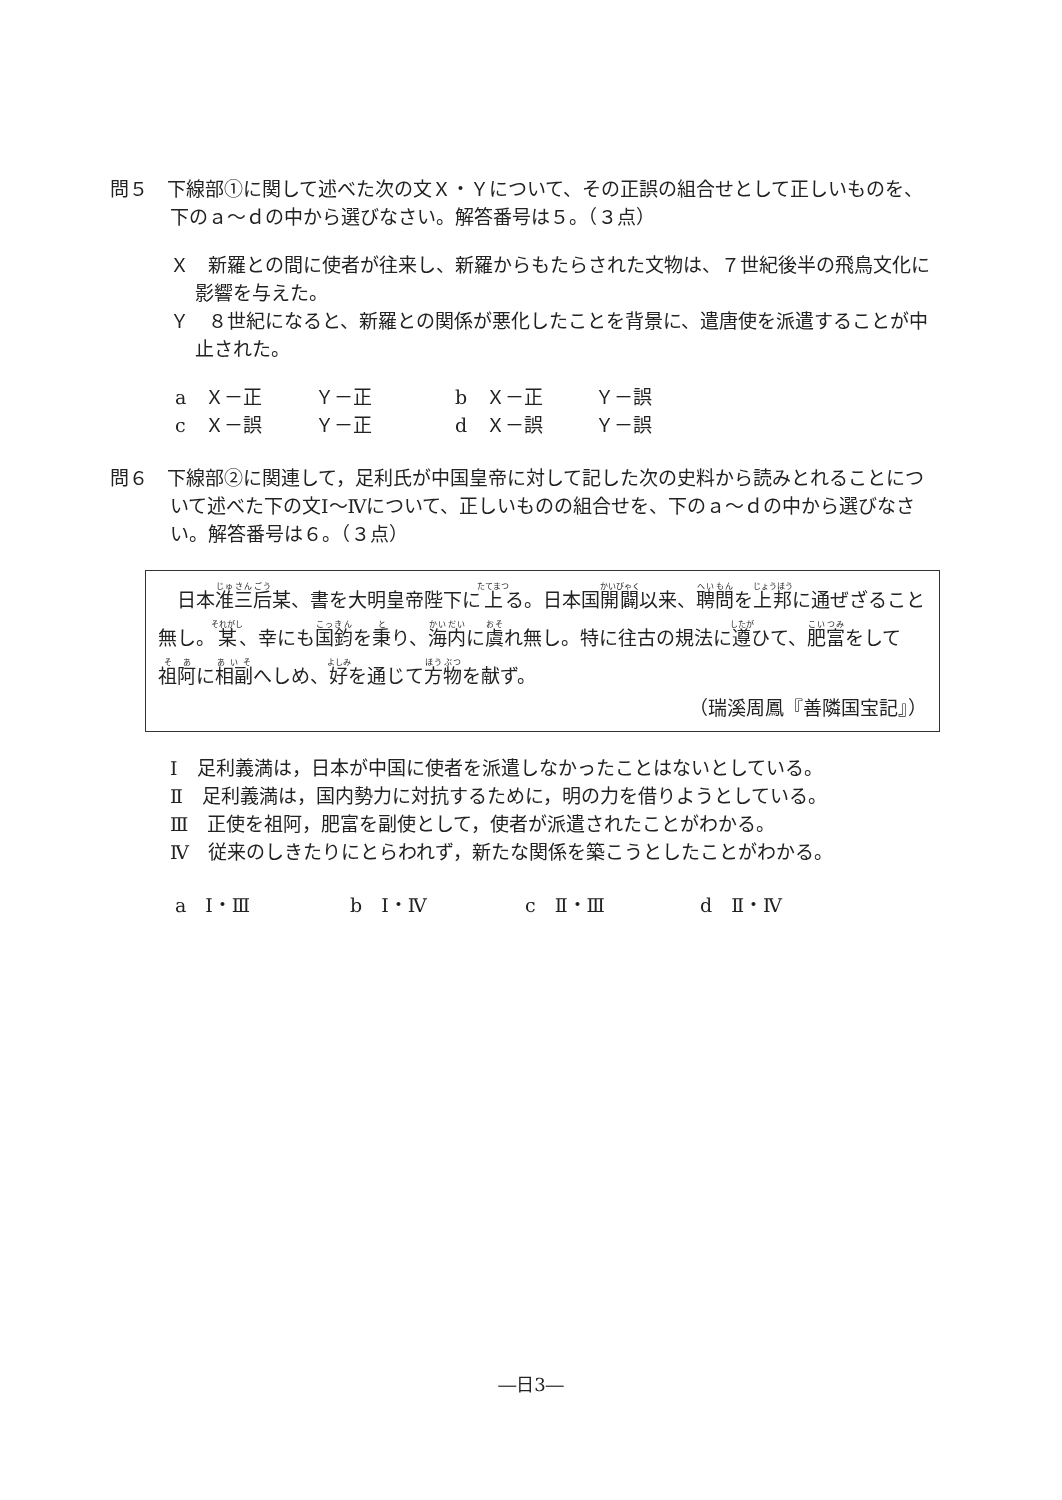問５　下線部①に関して述べた次の文Ｘ・Ｙについて、その正誤の組合せとして正しいものを、下のａ～ｄの中から選びなさい。解答番号は５。（３点）
Ｘ　新羅との間に使者が往来し、新羅からもたらされた文物は、７世紀後半の飛鳥文化に影響を与えた。
Ｙ　８世紀になると、新羅との関係が悪化したことを背景に、遣唐使を派遣することが中止された。
a　Ｘ－正 Ｙ－正 b　Ｘ－正 Ｙ－誤
c　Ｘ－誤 Ｙ－正 d　Ｘ－誤 Ｙ－誤
問６　下線部②に関連して，足利氏が中国皇帝に対して記した次の史料から読みとれることについて述べた下の文Ⅰ～Ⅳについて、正しいものの組合せを、下のａ～ｄの中から選びなさい。解答番号は６。（３点）
　日本准三后某、書を大明皇帝陛下に上る。日本国開闢以来、聘問を上邦に通ぜざること無し。某、幸にも国鈞を秉り、海内に虞れ無し。特に往古の規法に遵ひて、肥富をして祖阿に相副へしめ、好を通じて方物を献ず。
（瑞溪周鳳『善隣国宝記』）
Ⅰ　足利義満は，日本が中国に使者を派遣しなかったことはないとしている。
Ⅱ　足利義満は，国内勢力に対抗するために，明の力を借りようとしている。
Ⅲ　正使を祖阿，肥富を副使として，使者が派遣されたことがわかる。
Ⅳ　従来のしきたりにとらわれず，新たな関係を築こうとしたことがわかる。
a　Ⅰ・Ⅲ b　Ⅰ・Ⅳ c　Ⅱ・Ⅲ d　Ⅱ・Ⅳ
―日3―